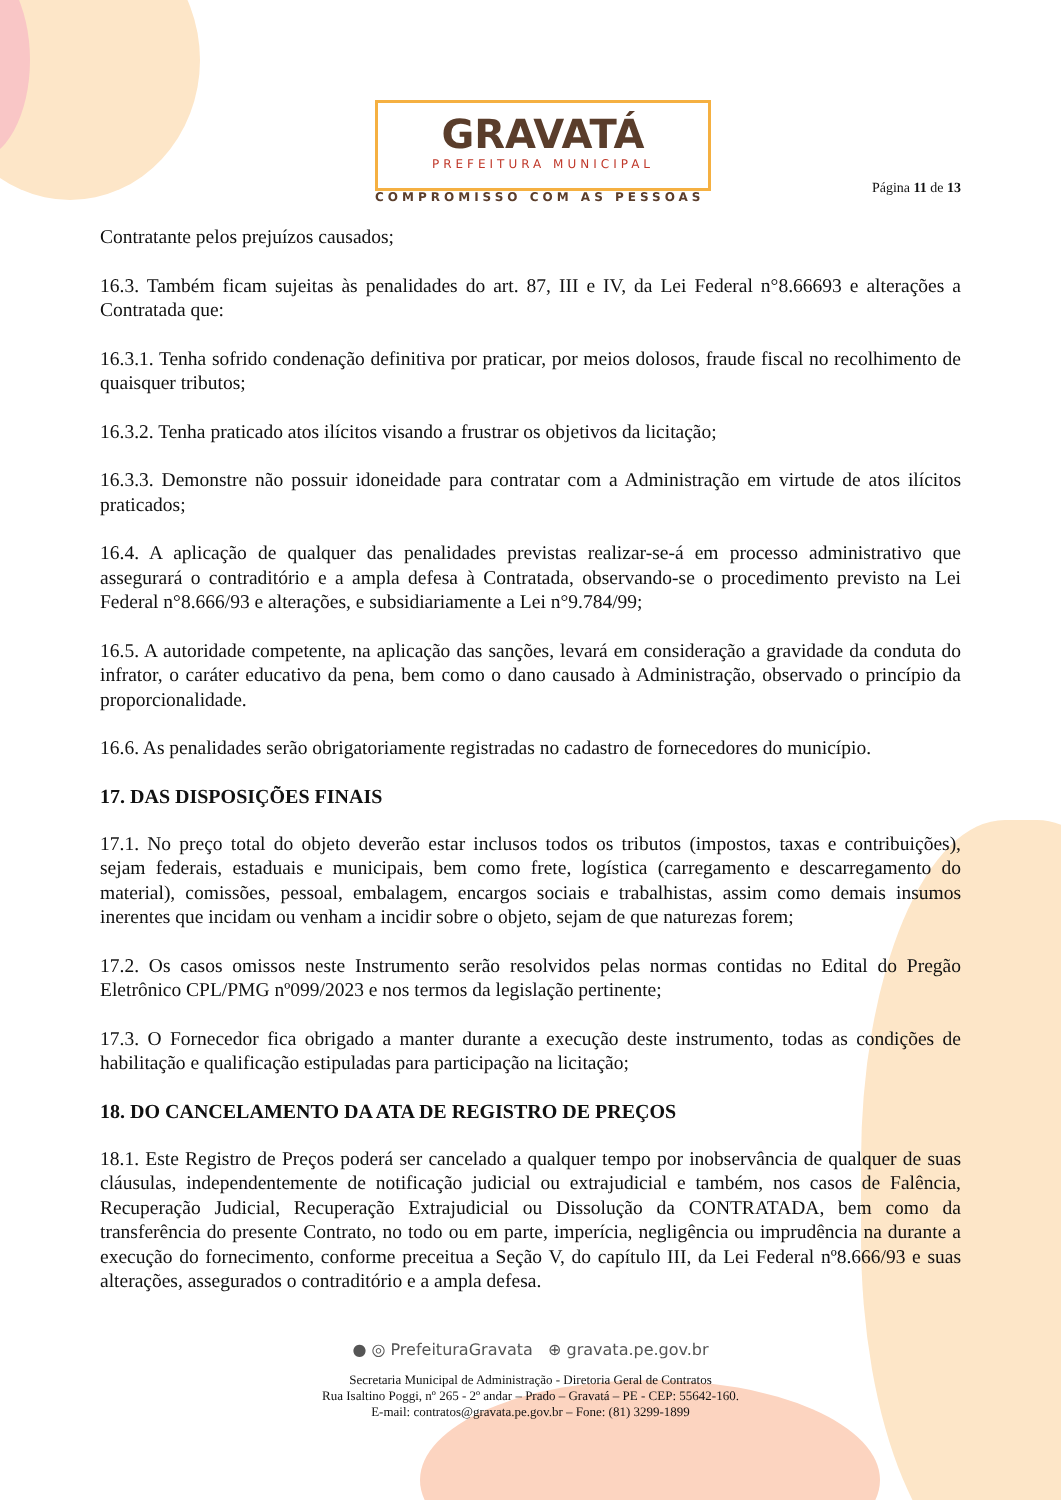GRAVATÁ
PREFEITURA MUNICIPAL
COMPROMISSO COM AS PESSOAS
Página 11 de 13
Contratante pelos prejuízos causados;
16.3. Também ficam sujeitas às penalidades do art. 87, III e IV, da Lei Federal n°8.66693 e alterações a Contratada que:
16.3.1. Tenha sofrido condenação definitiva por praticar, por meios dolosos, fraude fiscal no recolhimento de quaisquer tributos;
16.3.2. Tenha praticado atos ilícitos visando a frustrar os objetivos da licitação;
16.3.3. Demonstre não possuir idoneidade para contratar com a Administração em virtude de atos ilícitos praticados;
16.4. A aplicação de qualquer das penalidades previstas realizar-se-á em processo administrativo que assegurará o contraditório e a ampla defesa à Contratada, observando-se o procedimento previsto na Lei Federal n°8.666/93 e alterações, e subsidiariamente a Lei n°9.784/99;
16.5. A autoridade competente, na aplicação das sanções, levará em consideração a gravidade da conduta do infrator, o caráter educativo da pena, bem como o dano causado à Administração, observado o princípio da proporcionalidade.
16.6. As penalidades serão obrigatoriamente registradas no cadastro de fornecedores do município.
17. DAS DISPOSIÇÕES FINAIS
17.1. No preço total do objeto deverão estar inclusos todos os tributos (impostos, taxas e contribuições), sejam federais, estaduais e municipais, bem como frete, logística (carregamento e descarregamento do material), comissões, pessoal, embalagem, encargos sociais e trabalhistas, assim como demais insumos inerentes que incidam ou venham a incidir sobre o objeto, sejam de que naturezas forem;
17.2. Os casos omissos neste Instrumento serão resolvidos pelas normas contidas no Edital do Pregão Eletrônico CPL/PMG nº099/2023 e nos termos da legislação pertinente;
17.3. O Fornecedor fica obrigado a manter durante a execução deste instrumento, todas as condições de habilitação e qualificação estipuladas para participação na licitação;
18. DO CANCELAMENTO DA ATA DE REGISTRO DE PREÇOS
18.1. Este Registro de Preços poderá ser cancelado a qualquer tempo por inobservância de qualquer de suas cláusulas, independentemente de notificação judicial ou extrajudicial e também, nos casos de Falência, Recuperação Judicial, Recuperação Extrajudicial ou Dissolução da CONTRATADA, bem como da transferência do presente Contrato, no todo ou em parte, imperícia, negligência ou imprudência na durante a execução do fornecimento, conforme preceitua a Seção V, do capítulo III, da Lei Federal nº8.666/93 e suas alterações, assegurados o contraditório e a ampla defesa.
● ◎ PrefeituraGravata ⊕ gravata.pe.gov.br
Secretaria Municipal de Administração - Diretoria Geral de Contratos
Rua Isaltino Poggi, nº 265 - 2º andar – Prado – Gravatá – PE - CEP: 55642-160.
E-mail: contratos@gravata.pe.gov.br – Fone: (81) 3299-1899